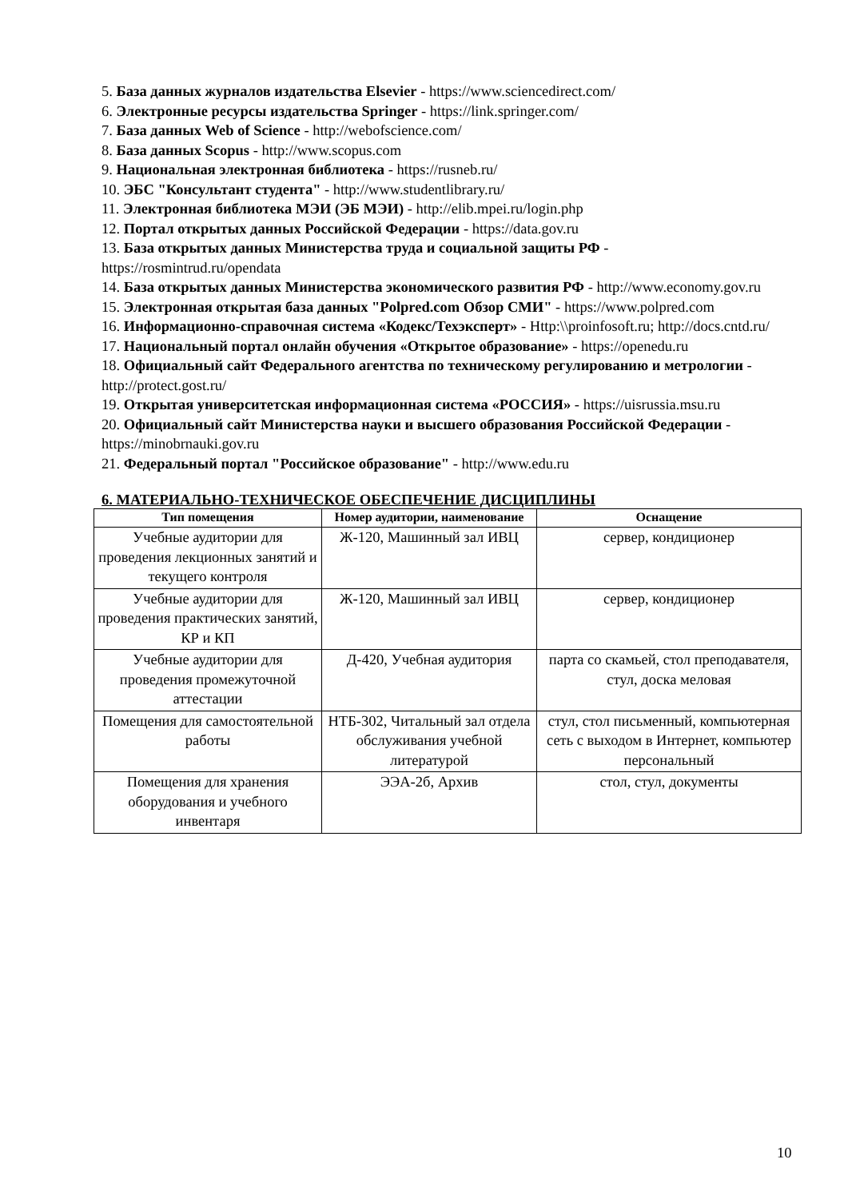5. База данных журналов издательства Elsevier - https://www.sciencedirect.com/
6. Электронные ресурсы издательства Springer - https://link.springer.com/
7. База данных Web of Science - http://webofscience.com/
8. База данных Scopus - http://www.scopus.com
9. Национальная электронная библиотека - https://rusneb.ru/
10. ЭБС "Консультант студента" - http://www.studentlibrary.ru/
11. Электронная библиотека МЭИ (ЭБ МЭИ) - http://elib.mpei.ru/login.php
12. Портал открытых данных Российской Федерации - https://data.gov.ru
13. База открытых данных Министерства труда и социальной защиты РФ - https://rosmintrud.ru/opendata
14. База открытых данных Министерства экономического развития РФ - http://www.economy.gov.ru
15. Электронная открытая база данных "Polpred.com Обзор СМИ" - https://www.polpred.com
16. Информационно-справочная система «Кодекс/Техэксперт» - Http:\\proinfosoft.ru; http://docs.cntd.ru/
17. Национальный портал онлайн обучения «Открытое образование» - https://openedu.ru
18. Официальный сайт Федерального агентства по техническому регулированию и метрологии - http://protect.gost.ru/
19. Открытая университетская информационная система «РОССИЯ» - https://uisrussia.msu.ru
20. Официальный сайт Министерства науки и высшего образования Российской Федерации - https://minobrnauki.gov.ru
21. Федеральный портал "Российское образование" - http://www.edu.ru
6. МАТЕРИАЛЬНО-ТЕХНИЧЕСКОЕ ОБЕСПЕЧЕНИЕ ДИСЦИПЛИНЫ
| Тип помещения | Номер аудитории, наименование | Оснащение |
| --- | --- | --- |
| Учебные аудитории для проведения лекционных занятий и текущего контроля | Ж-120, Машинный зал ИВЦ | сервер, кондиционер |
| Учебные аудитории для проведения практических занятий, КР и КП | Ж-120, Машинный зал ИВЦ | сервер, кондиционер |
| Учебные аудитории для проведения промежуточной аттестации | Д-420, Учебная аудитория | парта со скамьей, стол преподавателя, стул, доска меловая |
| Помещения для самостоятельной работы | НТБ-302, Читальный зал отдела обслуживания учебной литературой | стул, стол письменный, компьютерная сеть с выходом в Интернет, компьютер персональный |
| Помещения для хранения оборудования и учебного инвентаря | ЭЭА-2б, Архив | стол, стул, документы |
10